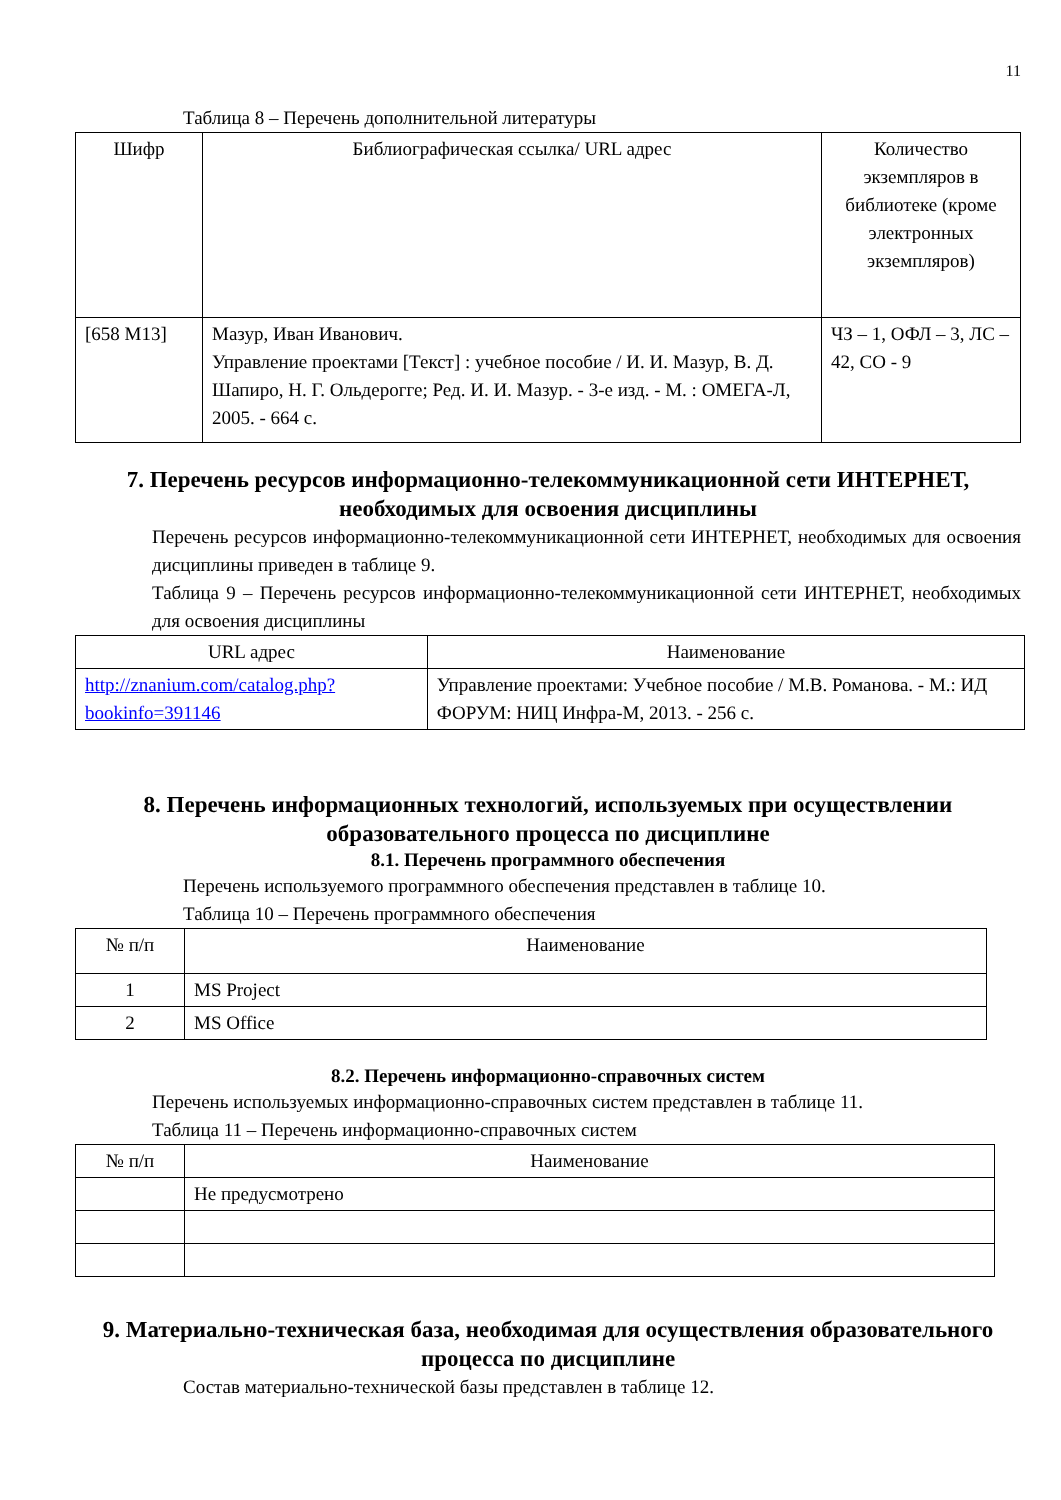11
Таблица 8 – Перечень дополнительной литературы
| Шифр | Библиографическая ссылка/ URL адрес | Количество экземпляров в библиотеке (кроме электронных экземпляров) |
| --- | --- | --- |
| [658 М13] | Мазур, Иван Иванович. Управление проектами [Текст] : учебное пособие / И. И. Мазур, В. Д. Шапиро, Н. Г. Ольдерогге; Ред. И. И. Мазур. - 3-е изд. - М. : ОМЕГА-Л, 2005. - 664 с. | ЧЗ – 1, ОФЛ – 3, ЛС – 42, СО - 9 |
7. Перечень ресурсов информационно-телекоммуникационной сети ИНТЕРНЕТ, необходимых для освоения дисциплины
Перечень ресурсов информационно-телекоммуникационной сети ИНТЕРНЕТ, необходимых для освоения дисциплины приведен в таблице 9.
Таблица 9 – Перечень ресурсов информационно-телекоммуникационной сети ИНТЕРНЕТ, необходимых для освоения дисциплины
| URL адрес | Наименование |
| --- | --- |
| http://znanium.com/catalog.php?bookinfo=391146 | Управление проектами: Учебное пособие / М.В. Романова. - М.: ИД ФОРУМ: НИЦ Инфра-М, 2013. - 256 с. |
8. Перечень информационных технологий, используемых при осуществлении образовательного процесса по дисциплине
8.1. Перечень программного обеспечения
Перечень используемого программного обеспечения представлен в таблице 10.
Таблица 10 – Перечень программного обеспечения
| № п/п | Наименование |
| --- | --- |
| 1 | MS Project |
| 2 | MS Office |
8.2. Перечень информационно-справочных систем
Перечень используемых информационно-справочных систем представлен в таблице 11.
Таблица 11 – Перечень информационно-справочных систем
| № п/п | Наименование |
| --- | --- |
| | Не предусмотрено |
9. Материально-техническая база, необходимая для осуществления образовательного процесса по дисциплине
Состав материально-технической базы представлен в таблице 12.